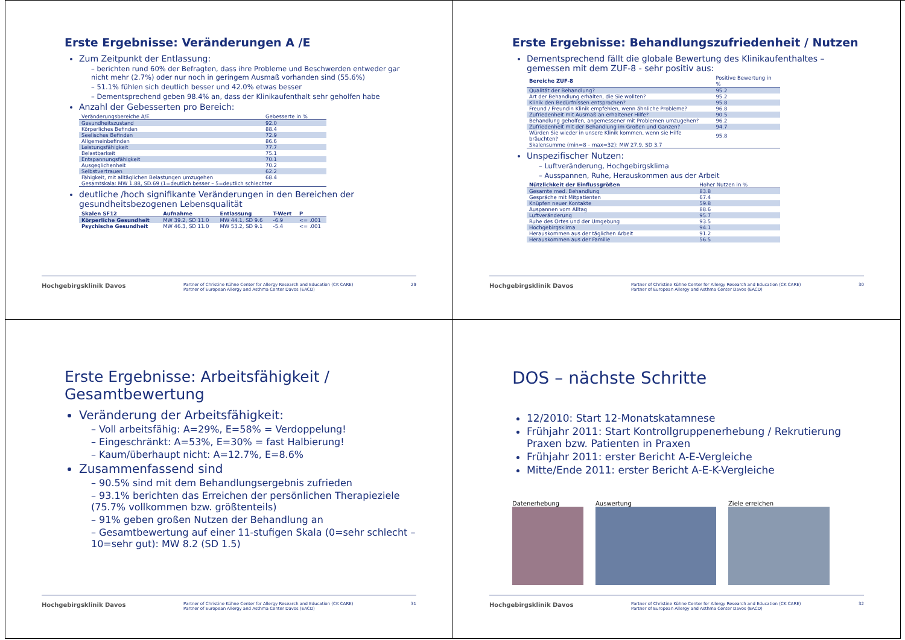Erste Ergebnisse: Veränderungen A /E
Zum Zeitpunkt der Entlassung:
– berichten rund 60% der Befragten, dass ihre Probleme und Beschwerden entweder gar nicht mehr (2.7%) oder nur noch in geringem Ausmaß vorhanden sind (55.6%)
– 51.1% fühlen sich deutlich besser und 42.0% etwas besser
– Dementsprechend geben 98.4% an, dass der Klinikaufenthalt sehr geholfen habe
Anzahl der Gebesserten pro Bereich:
| Veränderungsbereiche A/E | Gebesserte in % |
| --- | --- |
| Gesundheitszustand | 92.0 |
| Körperliches Befinden | 88.4 |
| Seelisches Befinden | 72.9 |
| Allgemeinbefinden | 86.6 |
| Leistungsfähigkeit | 77.7 |
| Belastbarkeit | 75.1 |
| Entspannungsfähigkeit | 70.1 |
| Ausgeglichenheit | 70.2 |
| Selbstvertrauen | 62.2 |
| Fähigkeit, mit alltäglichen Belastungen umzugehen | 68.4 |
| Gesamtskala: MW 1.88, SD.69 (1=deutlich besser – 5=deutlich schlechter | |
deutliche /hoch signifikante Veränderungen in den Bereichen der gesundheitsbezogenen Lebensqualität
| Skalen SF12 | Aufnahme | Entlassung | T-Wert | P |
| --- | --- | --- | --- | --- |
| Körperliche Gesundheit | MW 39.2, SD 11.0 | MW 44.1, SD 9.6 | -6.9 | <= .001 |
| Psychische Gesundheit | MW 46.3, SD 11.0 | MW 53.2, SD 9.1 | -5.4 | <= .001 |
Hochgebirgsklinik Davos Partner of Christine Kühne Center for Allergy Research and Education (CK CARE)
Partner of European Allergy and Asthma Center Davos (EACD) 29
Erste Ergebnisse: Behandlungszufriedenheit / Nutzen
Dementsprechend fällt die globale Bewertung des Klinikaufenthaltes – gemessen mit dem ZUF-8 - sehr positiv aus:
| Bereiche ZUF-8 | Positive Bewertung in % |
| --- | --- |
| Qualität der Behandlung? | 95.2 |
| Art der Behandlung erhalten, die Sie wollten? | 95.2 |
| Klinik den Bedürfnissen entsprochen? | 95.8 |
| Freund / Freundin Klinik empfehlen, wenn ähnliche Probleme? | 96.8 |
| Zufriedenheit mit Ausmaß an erhaltener Hilfe? | 90.5 |
| Behandlung geholfen, angemessener mit Problemen umzugehen? | 96.2 |
| Zufriedenheit mit der Behandlung im Großen und Ganzen? | 94.7 |
| Würden Sie wieder in unsere Klinik kommen, wenn sie Hilfe bräuchten? | 95.8 |
| Skalensumme (min=8 – max=32): MW 27.9, SD 3.7 | |
Unspezifischer Nutzen:
– Luftveränderung, Hochgebirgsklima
– Ausspannen, Ruhe, Herauskommen aus der Arbeit
| Nützlichkeit der Einflussgrößen | Hoher Nutzen in % |
| --- | --- |
| Gesamte med. Behandlung | 83.8 |
| Gespräche mit Mitpatienten | 67.4 |
| Knüpfen neuer Kontakte | 59.8 |
| Auspannen vom Alltag | 88.6 |
| Luftveränderung | 95.7 |
| Ruhe des Ortes und der Umgebung | 93.5 |
| Hochgebirgsklima | 94.1 |
| Herauskommen aus der täglichen Arbeit | 91.2 |
| Herauskommen aus der Familie | 56.5 |
Hochgebirgsklinik Davos Partner of Christine Kühne Center for Allergy Research and Education (CK CARE)
Partner of European Allergy and Asthma Center Davos (EACD) 30
Erste Ergebnisse: Arbeitsfähigkeit /
Gesamtbewertung
Veränderung der Arbeitsfähigkeit:
– Voll arbeitsfähig: A=29%, E=58% = Verdoppelung!
– Eingeschränkt: A=53%, E=30% = fast Halbierung!
– Kaum/überhaupt nicht: A=12.7%, E=8.6%
Zusammenfassend sind
– 90.5% sind mit dem Behandlungsergebnis zufrieden
– 93.1% berichten das Erreichen der persönlichen Therapieziele (75.7% vollkommen bzw. größtenteils)
– 91% geben großen Nutzen der Behandlung an
– Gesamtbewertung auf einer 11-stufigen Skala (0=sehr schlecht – 10=sehr gut): MW 8.2 (SD 1.5)
Hochgebirgsklinik Davos Partner of Christine Kühne Center for Allergy Research and Education (CK CARE)
Partner of European Allergy and Asthma Center Davos (EACD) 31
DOS – nächste Schritte
12/2010: Start 12-Monatskatamnese
Frühjahr 2011: Start Kontrollgruppenerhebung / Rekrutierung Praxen bzw. Patienten in Praxen
Frühjahr 2011: erster Bericht A-E-Vergleiche
Mitte/Ende 2011: erster Bericht A-E-K-Vergleiche
Datenerhebung Auswertung Ziele erreichen
Hochgebirgsklinik Davos Partner of Christine Kühne Center for Allergy Research and Education (CK CARE)
Partner of European Allergy and Asthma Center Davos (EACD) 32